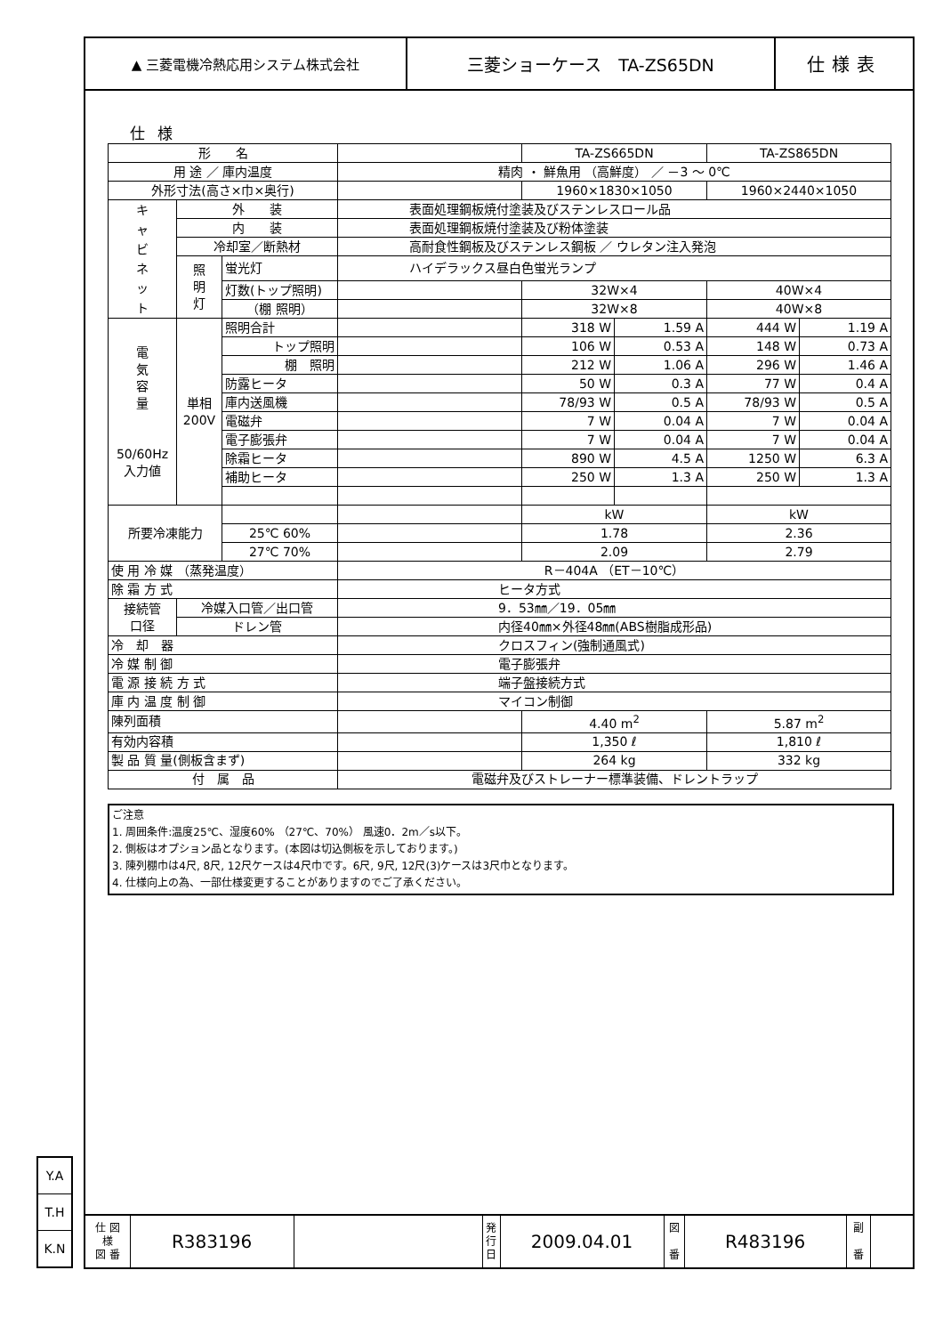Y.A
T.H
K.N
▲ 三菱電機冷熱応用システム株式会社
三菱ショーケース　TA-ZS65DN 仕様表
仕様
| 形 名 | | | | TA-ZS665DN | | TA-ZS865DN | |
| 用 途 ／ 庫内温度 | | | 精肉 ・ 鮮魚用 （高鮮度） ／ －3 ～ 0℃ | | | | |
| 外形寸法(高さ×巾×奥行) | | | | 1960×1830×1050 | | 1960×2440×1050 | |
| キ ャ ビ ネ ッ ト | 外 装 | | 表面処理鋼板焼付塗装及びステンレスロール品 | | | | |
| | 内 装 | | 表面処理鋼板焼付塗装及び粉体塗装 | | | | |
| | 冷却室／断熱材 | | 高耐食性鋼板及びステンレス鋼板 ／ ウレタン注入発泡 | | | | |
| | 照 明 灯 | 蛍光灯 | ハイデラックス昼白色蛍光ランプ | | | | |
| | | 灯数(トップ照明) | | 32W×4 | | 40W×4 | |
| | | （棚 照明） | | 32W×8 | | 40W×8 | |
| 電 気 容 量 50/60Hz 入力値 | 単相 200V | 照明合計 | | 318 W | 1.59 A | 444 W | 1.19 A |
| | | トップ照明 | | 106 W | 0.53 A | 148 W | 0.73 A |
| | | 棚 照明 | | 212 W | 1.06 A | 296 W | 1.46 A |
| | | 防露ヒータ | | 50 W | 0.3 A | 77 W | 0.4 A |
| | | 庫内送風機 | | 78/93 W | 0.5 A | 78/93 W | 0.5 A |
| | | 電磁弁 | | 7 W | 0.04 A | 7 W | 0.04 A |
| | | 電子膨張弁 | | 7 W | 0.04 A | 7 W | 0.04 A |
| | | 除霜ヒータ | | 890 W | 4.5 A | 1250 W | 6.3 A |
| | | 補助ヒータ | | 250 W | 1.3 A | 250 W | 1.3 A |
| 所要冷凍能力 | | | | kW | | kW | |
| | | 25℃ 60% | | 1.78 | | 2.36 | |
| | | 27℃ 70% | | 2.09 | | 2.79 | |
| 使 用 冷 媒 （蒸発温度） | | | R－404A （ET－10℃） | | | | |
| 除 霜 方 式 | | | ヒータ方式 | | | | |
| 接続管 口径 | 冷媒入口管／出口管 | | 9．53㎜／19．05㎜ | | | | |
| | ドレン管 | | 内径40㎜×外径48㎜(ABS樹脂成形品) | | | | |
| 冷 却 器 | | | クロスフィン(強制通風式) | | | | |
| 冷 媒 制 御 | | | 電子膨張弁 | | | | |
| 電 源 接 続 方 式 | | | 端子盤接続方式 | | | | |
| 庫 内 温 度 制 御 | | | マイコン制御 | | | | |
| 陳列面積 | | | | 4.40 m<sup>2</sup> | | 5.87 m<sup>2</sup> | |
| 有効内容積 | | | | 1,350 ℓ | | 1,810 ℓ | |
| 製 品 質 量(側板含まず) | | | | 264 kg | | 332 kg | |
| 付 属 品 | | | 電磁弁及びストレーナー標準装備、ドレントラップ | | | | |
ご注意
1. 周囲条件:温度25℃、湿度60% （27℃、70%） 風速0．2m／s以下。
2. 側板はオプション品となります。(本図は切込側板を示しております。)
3. 陳列棚巾は4尺, 8尺, 12尺ケースは4尺巾です。6尺, 9尺, 12尺(3)ケースは3尺巾となります。
4. 仕様向上の為、一部仕様変更することがありますのでご了承ください。
| 仕 図 様 図 番 | R383196 | | 発 行 日 | 2009.04.01 | 図 番 | R483196 | 副 番 | |